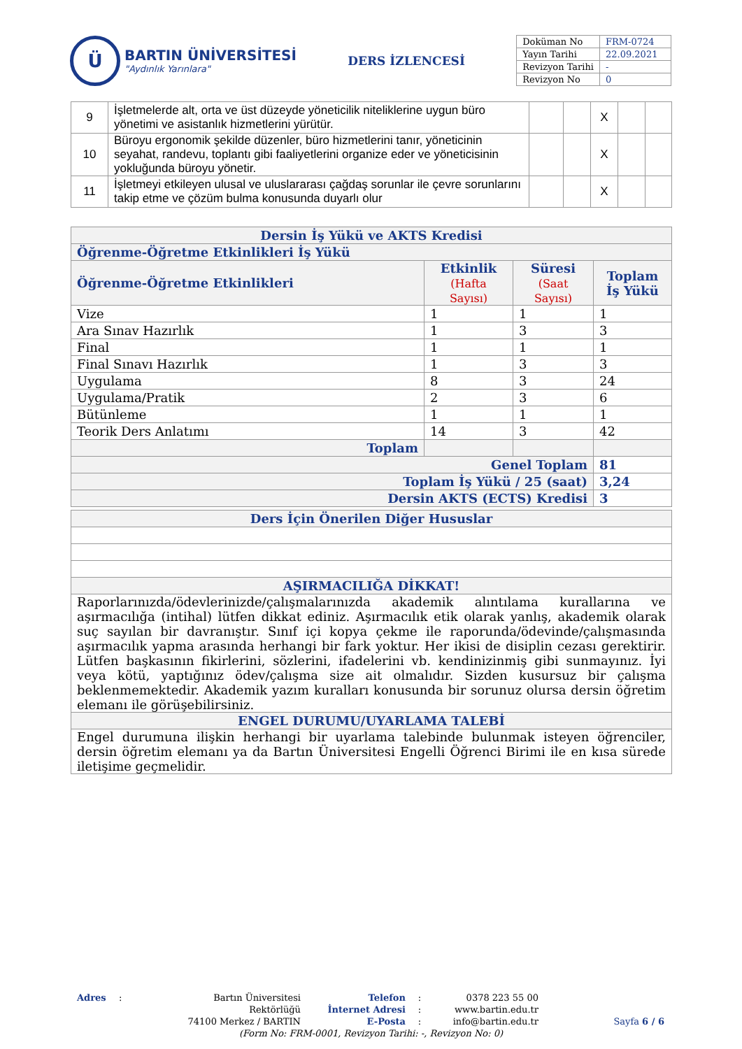Ü
BARTIN ÜNİVERSİTESİ
"Aydınlık Yarınlara"
DERS İZLENCESİ
| Doküman No | FRM-0724 |
| Yayın Tarihi | 22.09.2021 |
| Revizyon Tarihi | - |
| Revizyon No | 0 |
| 9 | İşletmelerde alt, orta ve üst düzeyde yöneticilik niteliklerine uygun büro yönetimi ve asistanlık hizmetlerini yürütür. | | | X | | |
| 10 | Büroyu ergonomik şekilde düzenler, büro hizmetlerini tanır, yöneticinin seyahat, randevu, toplantı gibi faaliyetlerini organize eder ve yöneticisinin yokluğunda büroyu yönetir. | | | X | | |
| 11 | İşletmeyi etkileyen ulusal ve uluslararası çağdaş sorunlar ile çevre sorunlarını takip etme ve çözüm bulma konusunda duyarlı olur | | | X | | |
| Dersin İş Yükü ve AKTS Kredisi | | | |
| --- | --- | --- | --- |
| Öğrenme-Öğretme Etkinlikleri İş Yükü | | | |
| Öğrenme-Öğretme Etkinlikleri | Etkinlik (Hafta Sayısı) | Süresi (Saat Sayısı) | Toplam İş Yükü |
| Vize | 1 | 1 | 1 |
| Ara Sınav Hazırlık | 1 | 3 | 3 |
| Final | 1 | 1 | 1 |
| Final Sınavı Hazırlık | 1 | 3 | 3 |
| Uygulama | 8 | 3 | 24 |
| Uygulama/Pratik | 2 | 3 | 6 |
| Bütünleme | 1 | 1 | 1 |
| Teorik Ders Anlatımı | 14 | 3 | 42 |
| Toplam | | | |
| Genel Toplam | | | 81 |
| Toplam İş Yükü / 25 (saat) | | | 3,24 |
| Dersin AKTS (ECTS) Kredisi | | | 3 |
| Ders İçin Önerilen Diğer Hususlar |
| AŞIRMACILIĞA DİKKAT! |
| Raporlarınızda/ödevlerinizde/çalışmalarınızda akademik alıntılama kurallarına ve aşırmacılığa (intihal) lütfen dikkat ediniz. Aşırmacılık etik olarak yanlış, akademik olarak suç sayılan bir davranıştır. Sınıf içi kopya çekme ile raporunda/ödevinde/çalışmasında aşırmacılık yapma arasında herhangi bir fark yoktur. Her ikisi de disiplin cezası gerektirir. Lütfen başkasının fikirlerini, sözlerini, ifadelerini vb. kendinizinmiş gibi sunmayınız. İyi veya kötü, yaptığınız ödev/çalışma size ait olmalıdır. Sizden kusursuz bir çalışma beklenmemektedir. Akademik yazım kuralları konusunda bir sorunuz olursa dersin öğretim elemanı ile görüşebilirsiniz. |
| ENGEL DURUMU/UYARLAMA TALEBİ |
| Engel durumuna ilişkin herhangi bir uyarlama talebinde bulunmak isteyen öğrenciler, dersin öğretim elemanı ya da Bartın Üniversitesi Engelli Öğrenci Birimi ile en kısa sürede iletişime geçmelidir. |
Adres : Bartın Üniversitesi Rektörlüğü
74100 Merkez / BARTIN
Telefon
İnternet Adresi
E-Posta
:
:
:
0378 223 55 00
www.bartin.edu.tr
info@bartin.edu.tr
Sayfa 6 / 6
(Form No: FRM-0001, Revizyon Tarihi: -, Revizyon No: 0)